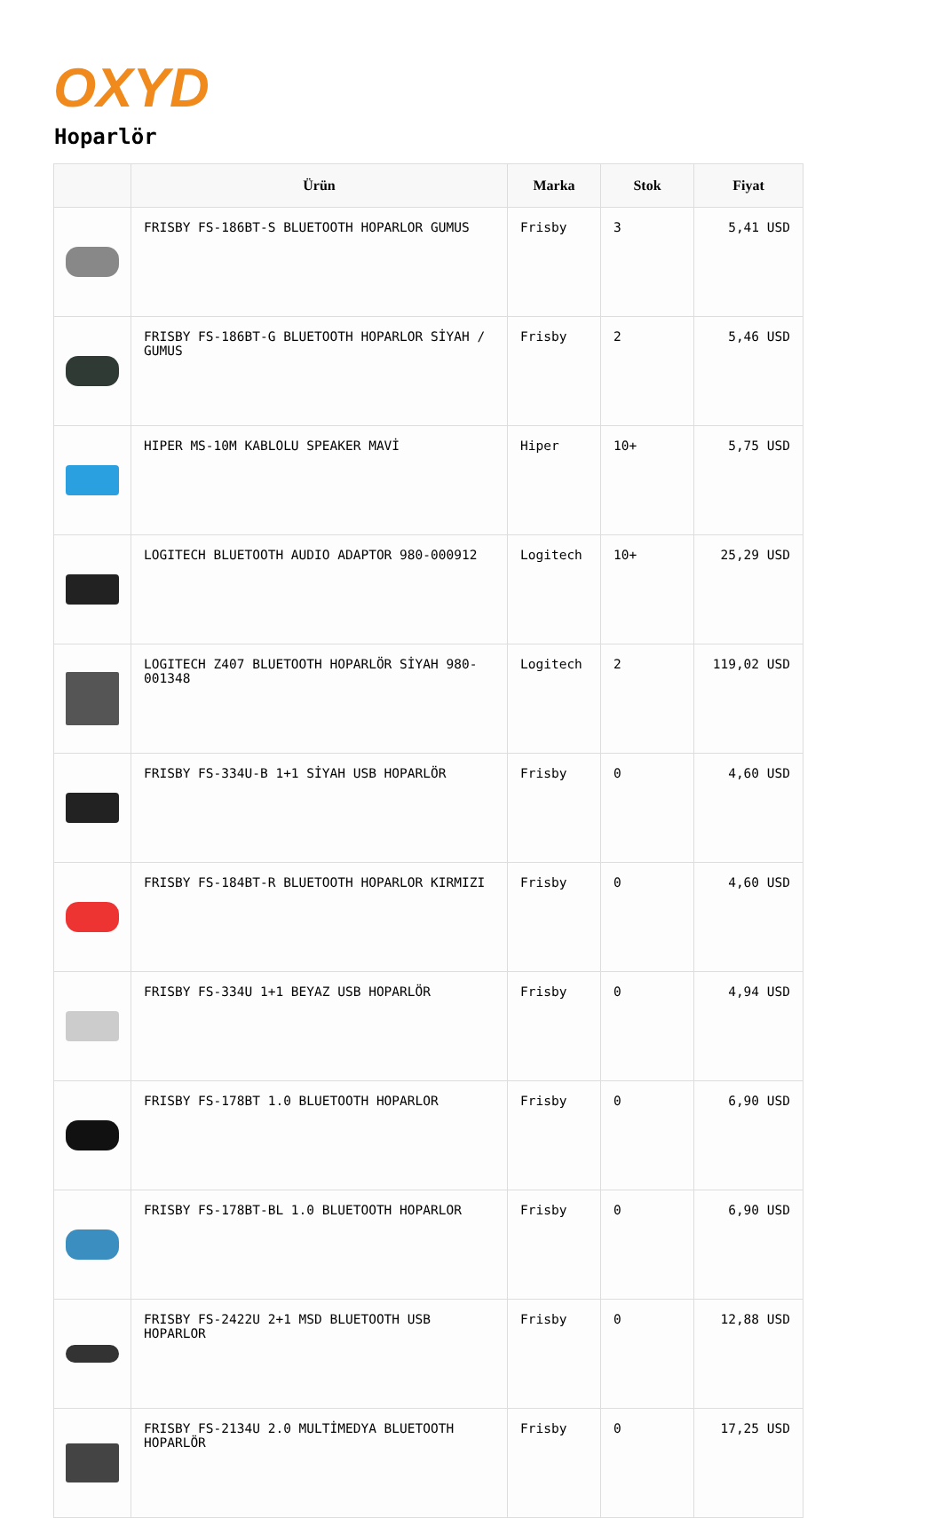OXYD
Hoparlör
| | Ürün | Marka | Stok | Fiyat |
| --- | --- | --- | --- | --- |
| | FRISBY FS-186BT-S BLUETOOTH HOPARLOR GUMUS | Frisby | 3 | 5,41 USD |
| | FRISBY FS-186BT-G BLUETOOTH HOPARLOR SİYAH / GUMUS | Frisby | 2 | 5,46 USD |
| | HIPER MS-10M KABLOLU SPEAKER MAVİ | Hiper | 10+ | 5,75 USD |
| | LOGITECH BLUETOOTH AUDIO ADAPTOR 980-000912 | Logitech | 10+ | 25,29 USD |
| | LOGITECH Z407 BLUETOOTH HOPARLÖR SİYAH 980-001348 | Logitech | 2 | 119,02 USD |
| | FRISBY FS-334U-B 1+1 SİYAH USB HOPARLÖR | Frisby | 0 | 4,60 USD |
| | FRISBY FS-184BT-R BLUETOOTH HOPARLOR KIRMIZI | Frisby | 0 | 4,60 USD |
| | FRISBY FS-334U 1+1 BEYAZ USB HOPARLÖR | Frisby | 0 | 4,94 USD |
| | FRISBY FS-178BT 1.0 BLUETOOTH HOPARLOR | Frisby | 0 | 6,90 USD |
| | FRISBY FS-178BT-BL 1.0 BLUETOOTH HOPARLOR | Frisby | 0 | 6,90 USD |
| | FRISBY FS-2422U 2+1 MSD BLUETOOTH USB HOPARLOR | Frisby | 0 | 12,88 USD |
| | FRISBY FS-2134U 2.0 MULTİMEDYA BLUETOOTH HOPARLÖR | Frisby | 0 | 17,25 USD |